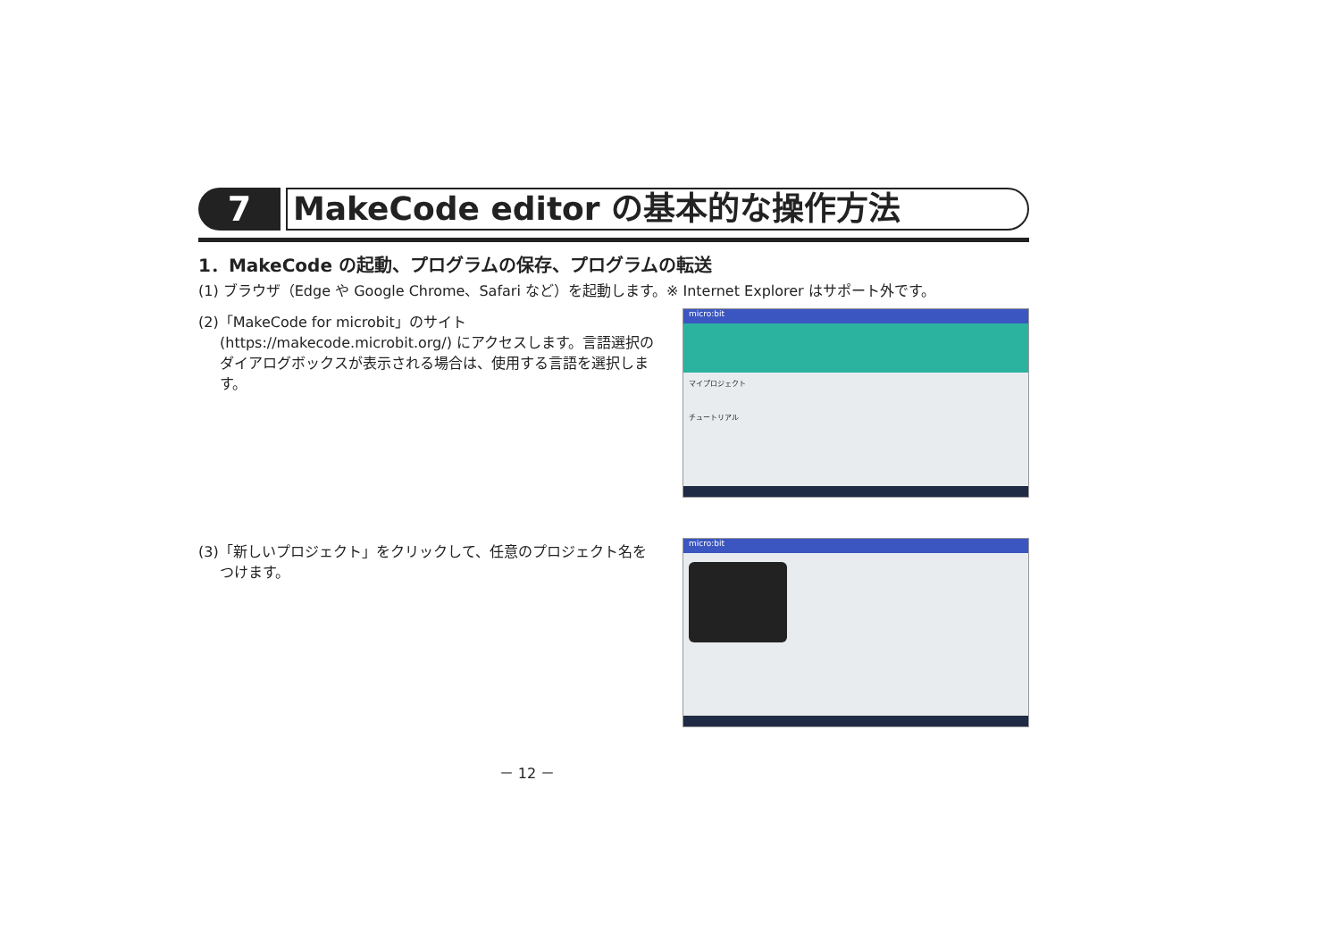7
MakeCode editor の基本的な操作方法
1．MakeCode の起動、プログラムの保存、プログラムの転送
(1) ブラウザ（Edge や Google Chrome、Safari など）を起動します。※ Internet Explorer はサポート外です。
(2)「MakeCode for microbit」のサイト (https://makecode.microbit.org/) にアクセスします。言語選択のダイアログボックスが表示される場合は、使用する言語を選択します。
micro:bit
マイプロジェクト
チュートリアル
(3)「新しいプロジェクト」をクリックして、任意のプロジェクト名をつけます。
micro:bit
－ 12 －